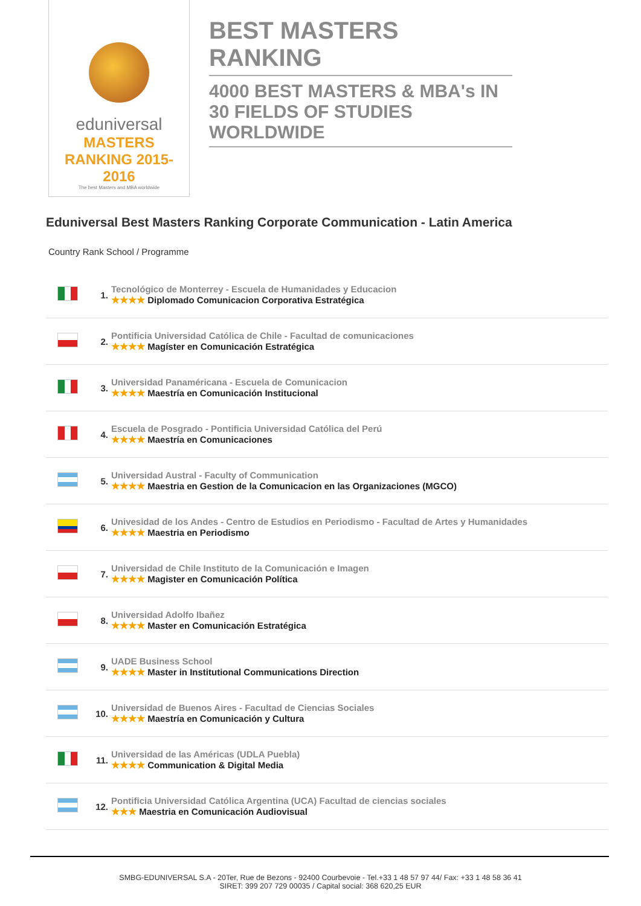eduniversal
MASTERS RANKING 2015-2016
The best Masters and MBA worldwide
BEST MASTERS RANKING
4000 BEST MASTERS & MBA's IN 30 FIELDS OF STUDIES WORLDWIDE
Eduniversal Best Masters Ranking Corporate Communication - Latin America
Country Rank School / Programme
| | 1. | Tecnológico de Monterrey - Escuela de Humanidades y Educacion ★★★★ Diplomado Comunicacion Corporativa Estratégica |
| | 2. | Pontificia Universidad Católica de Chile - Facultad de comunicaciones ★★★★ Magíster en Comunicación Estratégica |
| | 3. | Universidad Panaméricana - Escuela de Comunicacion ★★★★ Maestría en Comunicación Institucional |
| | 4. | Escuela de Posgrado - Pontificia Universidad Católica del Perú ★★★★ Maestría en Comunicaciones |
| | 5. | Universidad Austral - Faculty of Communication ★★★★ Maestria en Gestion de la Comunicacion en las Organizaciones (MGCO) |
| | 6. | Univesidad de los Andes - Centro de Estudios en Periodismo - Facultad de Artes y Humanidades ★★★★ Maestria en Periodismo |
| | 7. | Universidad de Chile Instituto de la Comunicación e Imagen ★★★★ Magister en Comunicación Política |
| | 8. | Universidad Adolfo Ibañez ★★★★ Master en Comunicación Estratégica |
| | 9. | UADE Business School ★★★★ Master in Institutional Communications Direction |
| | 10. | Universidad de Buenos Aires - Facultad de Ciencias Sociales ★★★★ Maestría en Comunicación y Cultura |
| | 11. | Universidad de las Américas (UDLA Puebla) ★★★★ Communication & Digital Media |
| | 12. | Pontificia Universidad Católica Argentina (UCA) Facultad de ciencias sociales ★★★ Maestria en Comunicación Audiovisual |
SMBG-EDUNIVERSAL S.A - 20Ter, Rue de Bezons - 92400 Courbevoie - Tel.+33 1 48 57 97 44/ Fax: +33 1 48 58 36 41
SIRET: 399 207 729 00035 / Capital social: 368 620,25 EUR